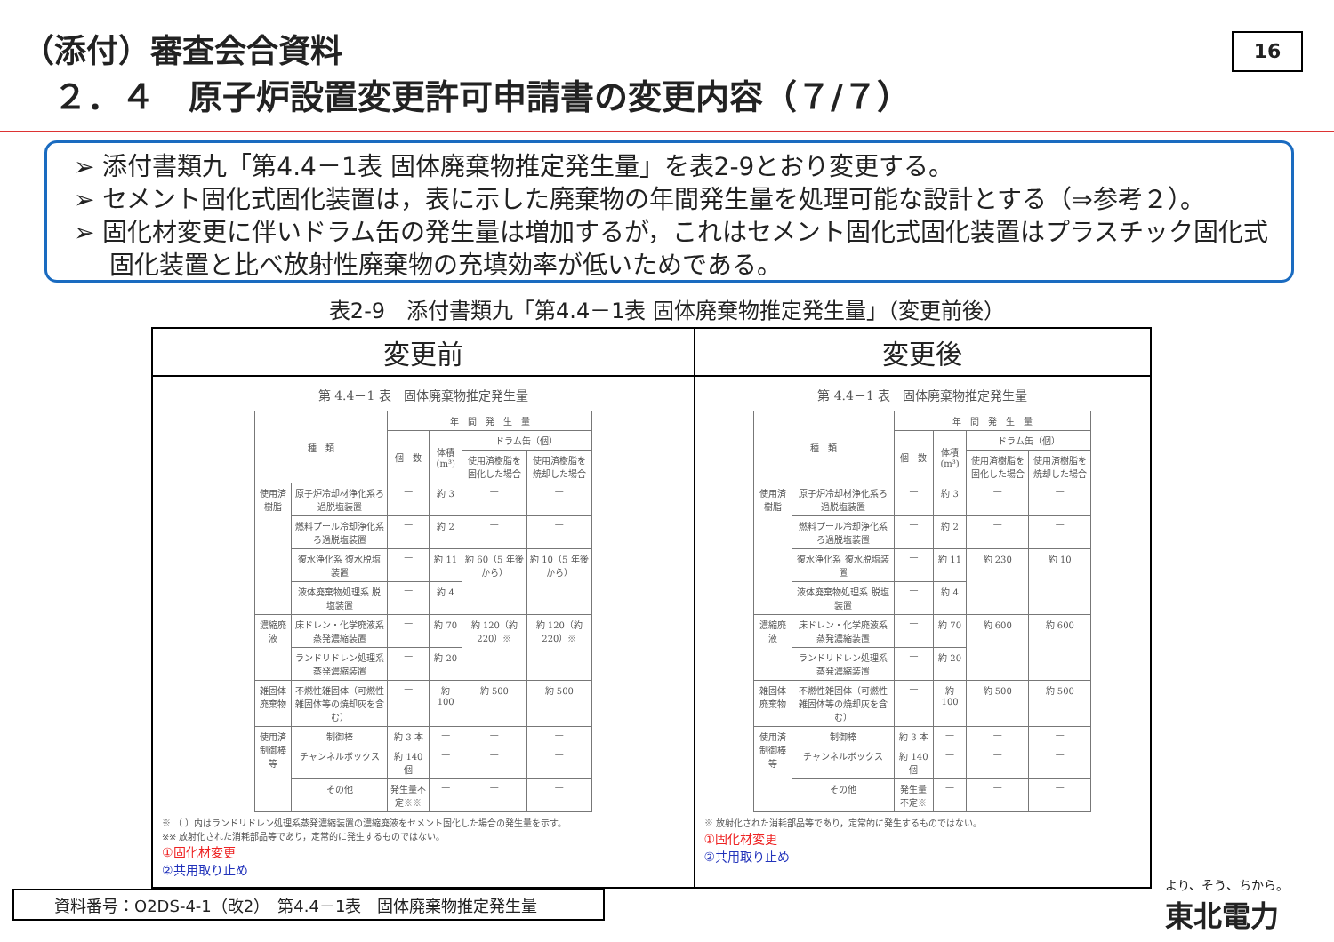（添付）審査会合資料
２．４　原子炉設置変更許可申請書の変更内容（７/７）
16
➢ 添付書類九「第4.4－1表 固体廃棄物推定発生量」を表2-9とおり変更する。
➢ セメント固化式固化装置は，表に示した廃棄物の年間発生量を処理可能な設計とする（⇒参考２）。
➢ 固化材変更に伴いドラム缶の発生量は増加するが，これはセメント固化式固化装置はプラスチック固化式固化装置と比べ放射性廃棄物の充填効率が低いためである。
表2-9　添付書類九「第4.4－1表 固体廃棄物推定発生量」（変更前後）
| 変更前 | 変更後 |
| --- | --- |
| 第 4.4－1 表 固体廃棄物推定発生量 / 種 類 / / 年 間 発 生 量 / / / / / --- / --- / --- / --- / --- / --- / / / / 個 数 / 体積(m³) / ドラム缶（個） / / / / / / / 使用済樹脂を固化した場合 / 使用済樹脂を焼却した場合 / / 使用済樹脂 / 原子炉冷却材浄化系ろ過脱塩装置 / — / 約 3 / — / — / / / 燃料プール冷却浄化系ろ過脱塩装置 / — / 約 2 / — / — / / / 復水浄化系 復水脱塩装置 / — / 約 11 / 約 60（5 年後から） / 約 10（5 年後から） / / / 液体廃棄物処理系 脱塩装置 / — / 約 4 / / / / 濃縮廃液 / 床ドレン・化学廃液系 蒸発濃縮装置 / — / 約 70 / 約 120（約 220）※ / 約 120（約 220）※ / / / ランドリドレン処理系 蒸発濃縮装置 / — / 約 20 / / / / 雑固体廃棄物 / 不燃性雑固体（可燃性雑固体等の焼却灰を含む） / — / 約 100 / 約 500 / 約 500 / / 使用済制御棒等 / 制御棒 / 約 3 本 / — / — / — / / / チャンネルボックス / 約 140 個 / — / — / — / / / その他 / 発生量不定※※ / — / — / — / ※ （ ）内はランドリドレン処理系蒸発濃縮装置の濃縮廃液をセメント固化した場合の発生量を示す。 ※※ 放射化された消耗部品等であり，定常的に発生するものではない。 ①固化材変更 ②共用取り止め | 第 4.4－1 表 固体廃棄物推定発生量 / 種 類 / / 年 間 発 生 量 / / / / / --- / --- / --- / --- / --- / --- / / / / 個 数 / 体積(m³) / ドラム缶（個） / / / / / / / 使用済樹脂を固化した場合 / 使用済樹脂を焼却した場合 / / 使用済樹脂 / 原子炉冷却材浄化系ろ過脱塩装置 / — / 約 3 / — / — / / / 燃料プール冷却浄化系ろ過脱塩装置 / — / 約 2 / — / — / / / 復水浄化系 復水脱塩装置 / — / 約 11 / 約 230 / 約 10 / / / 液体廃棄物処理系 脱塩装置 / — / 約 4 / / / / 濃縮廃液 / 床ドレン・化学廃液系 蒸発濃縮装置 / — / 約 70 / 約 600 / 約 600 / / / ランドリドレン処理系 蒸発濃縮装置 / — / 約 20 / / / / 雑固体廃棄物 / 不燃性雑固体（可燃性雑固体等の焼却灰を含む） / — / 約 100 / 約 500 / 約 500 / / 使用済制御棒等 / 制御棒 / 約 3 本 / — / — / — / / / チャンネルボックス / 約 140 個 / — / — / — / / / その他 / 発生量不定※ / — / — / — / ※ 放射化された消耗部品等であり，定常的に発生するものではない。 ①固化材変更 ②共用取り止め |
資料番号：O2DS-4-1（改2）　第4.4－1表　固体廃棄物推定発生量 より、そう、ちから。
東北電力